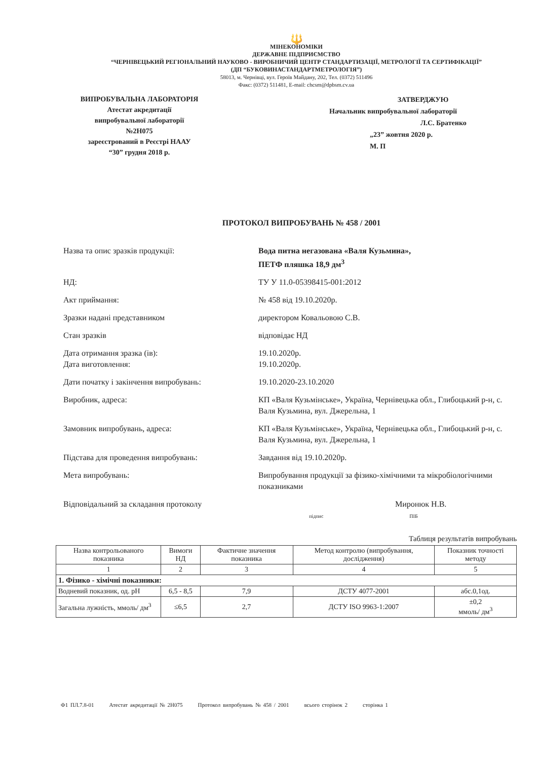🔱
МІНЕКОНОМІКИ
ДЕРЖАВНЕ ПІДПРИЄМСТВО
“ЧЕРНІВЕЦЬКИЙ РЕГІОНАЛЬНИЙ НАУКОВО - ВИРОБНИЧИЙ ЦЕНТР СТАНДАРТИЗАЦІЇ, МЕТРОЛОГІЇ ТА СЕРТИФІКАЦІЇ”
(ДП “БУКОВИНАСТАНДАРТМЕТРОЛОГІЯ”)
58013, м. Чернівці, вул. Героїв Майдану, 202, Тел. (0372) 511496
Факс: (0372) 511481, E-mail: chcsm@dpbsm.cv.ua
ВИПРОБУВАЛЬНА ЛАБОРАТОРІЯ
Атестат акредитації
випробувальної лабораторії
№2Н075
зареєстрований в Реєстрі НААУ
“30” грудня 2018 р.
ЗАТВЕРДЖУЮ
Начальник випробувальної лабораторії
Л.С. Братенко
„23” жовтня 2020 р.
М. П
ПРОТОКОЛ ВИПРОБУВАНЬ № 458 / 2001
Назва та опис зразків продукції: Вода питна негазована «Валя Кузьмина»,
ПЕТФ пляшка 18,9 дм<sup>3</sup>
НД: ТУ У 11.0-05398415-001:2012
Акт приймання: № 458 від 19.10.2020р.
Зразки надані представником директором Ковальовою С.В.
Стан зразків відповідає НД
Дата отримання зразка (ів):
Дата виготовлення:
19.10.2020р.
19.10.2020р.
Дати початку і закінчення випробувань: 19.10.2020-23.10.2020
Виробник, адреса: КП «Валя Кузьмінське», Україна, Чернівецька обл., Глибоцький р-н, с. Валя Кузьмина, вул. Джерельна, 1
Замовник випробувань, адреса: КП «Валя Кузьмінське», Україна, Чернівецька обл., Глибоцький р-н, с. Валя Кузьмина, вул. Джерельна, 1
Підстава для проведення випробувань: Завдання від 19.10.2020р.
Мета випробувань: Випробування продукції за фізико-хімічними та мікробіологічними показниками
Відповідальний за складання протоколу Миронюк Н.В.
підпис ПІБ
Таблиця результатів випробувань
| Назва контрольованого показника | Вимоги НД | Фактичне значення показника | Метод контролю (випробування, дослідження) | Показник точності методу |
| --- | --- | --- | --- | --- |
| 1 | 2 | 3 | 4 | 5 |
| 1. Фізико - хімічні показники: | | | | |
| Водневий показник, од. pH | 6,5 - 8,5 | 7,9 | ДСТУ 4077-2001 | абс.0,1од. |
| Загальна лужність, ммоль/ дм<sup>3</sup> | ≤6,5 | 2,7 | ДСТУ ISO 9963-1:2007 | ±0,2 ммоль/ дм<sup>3</sup> |
Ф1 ПЛ.7.8-01 Атестат акредитації № 2Н075 Протокол випробувань № 458 / 2001 всього сторінок 2 сторінка 1